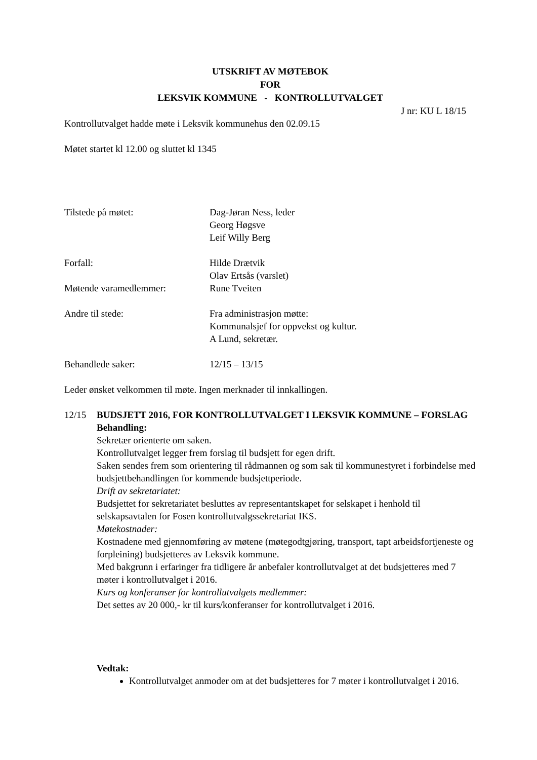UTSKRIFT AV MØTEBOK
FOR
LEKSVIK KOMMUNE - KONTROLLUTVALGET
J nr: KU L 18/15
Kontrollutvalget hadde møte i Leksvik kommunehus den 02.09.15
Møtet startet kl 12.00 og sluttet kl 1345
Tilstede på møtet: Dag-Jøran Ness, leder
Georg Høgsve
Leif Willy Berg
Forfall: Hilde Drætvik
Olav Ertsås (varslet)
Møtende varamedlemmer: Rune Tveiten
Andre til stede: Fra administrasjon møtte:
Kommunalsjef for oppvekst og kultur.
A Lund, sekretær.
Behandlede saker: 12/15 – 13/15
Leder ønsket velkommen til møte. Ingen merknader til innkallingen.
12/15 BUDSJETT 2016, FOR KONTROLLUTVALGET I LEKSVIK KOMMUNE – FORSLAG
Behandling:
Sekretær orienterte om saken.
Kontrollutvalget legger frem forslag til budsjett for egen drift.
Saken sendes frem som orientering til rådmannen og som sak til kommunestyret i forbindelse med budsjettbehandlingen for kommende budsjettperiode.
Drift av sekretariatet:
Budsjettet for sekretariatet besluttes av representantskapet for selskapet i henhold til selskapsavtalen for Fosen kontrollutvalgssekretariat IKS.
Møtekostnader:
Kostnadene med gjennomføring av møtene (møtegodtgjøring, transport, tapt arbeidsfortjeneste og forpleining) budsjetteres av Leksvik kommune.
Med bakgrunn i erfaringer fra tidligere år anbefaler kontrollutvalget at det budsjetteres med 7 møter i kontrollutvalget i 2016.
Kurs og konferanser for kontrollutvalgets medlemmer:
Det settes av 20 000,- kr til kurs/konferanser for kontrollutvalget i 2016.
Vedtak:
Kontrollutvalget anmoder om at det budsjetteres for 7 møter i kontrollutvalget i 2016.